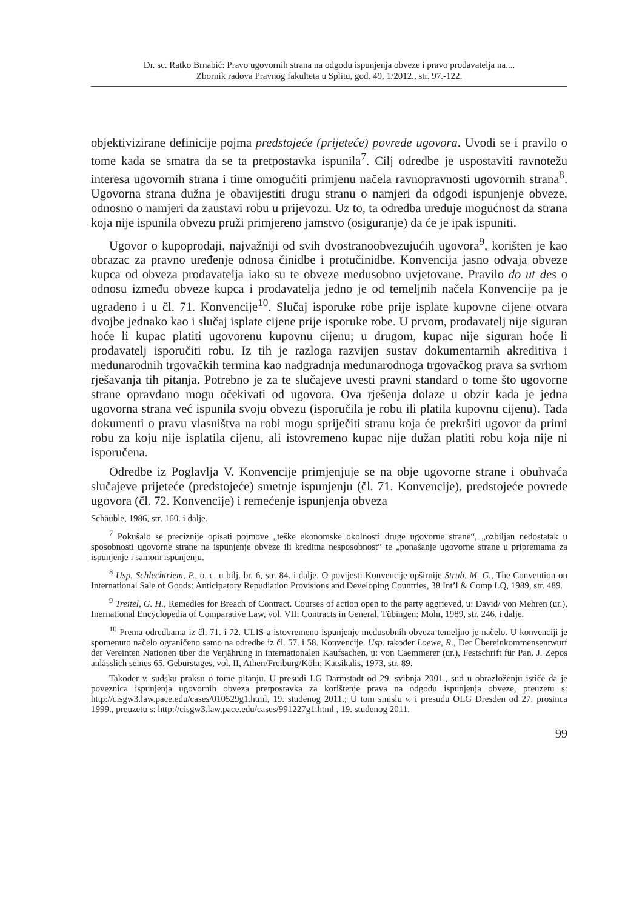Dr. sc. Ratko Brnabić: Pravo ugovornih strana na odgodu ispunjenja obveze i pravo prodavatelja na....
Zbornik radova Pravnog fakulteta u Splitu, god. 49, 1/2012., str. 97.-122.
objektivizirane definicije pojma predstojeće (prijeteće) povrede ugovora. Uvodi se i pravilo o tome kada se smatra da se ta pretpostavka ispunila<sup>7</sup>. Cilj odredbe je uspostaviti ravnotežu interesa ugovornih strana i time omogućiti primjenu načela ravnopravnosti ugovornih strana<sup>8</sup>. Ugovorna strana dužna je obavijestiti drugu stranu o namjeri da odgodi ispunjenje obveze, odnosno o namjeri da zaustavi robu u prijevozu. Uz to, ta odredba uređuje mogućnost da strana koja nije ispunila obvezu pruži primjereno jamstvo (osiguranje) da će je ipak ispuniti.
Ugovor o kupoprodaji, najvažniji od svih dvostranoobvezujućih ugovora<sup>9</sup>, korišten je kao obrazac za pravno uređenje odnosa činidbe i protučinidbe. Konvencija jasno odvaja obveze kupca od obveza prodavatelja iako su te obveze međusobno uvjetovane. Pravilo do ut des o odnosu između obveze kupca i prodavatelja jedno je od temeljnih načela Konvencije pa je ugrađeno i u čl. 71. Konvencije<sup>10</sup>. Slučaj isporuke robe prije isplate kupovne cijene otvara dvojbe jednako kao i slučaj isplate cijene prije isporuke robe. U prvom, prodavatelj nije siguran hoće li kupac platiti ugovorenu kupovnu cijenu; u drugom, kupac nije siguran hoće li prodavatelj isporučiti robu. Iz tih je razloga razvijen sustav dokumentarnih akreditiva i međunarodnih trgovačkih termina kao nadgradnja međunarodnoga trgovačkog prava sa svrhom rješavanja tih pitanja. Potrebno je za te slučajeve uvesti pravni standard o tome što ugovorne strane opravdano mogu očekivati od ugovora. Ova rješenja dolaze u obzir kada je jedna ugovorna strana već ispunila svoju obvezu (isporučila je robu ili platila kupovnu cijenu). Tada dokumenti o pravu vlasništva na robi mogu spriječiti stranu koja će prekršiti ugovor da primi robu za koju nije isplatila cijenu, ali istovremeno kupac nije dužan platiti robu koja nije ni isporučena.
Odredbe iz Poglavlja V. Konvencije primjenjuje se na obje ugovorne strane i obuhvaća slučajeve prijeteće (predstojeće) smetnje ispunjenju (čl. 71. Konvencije), predstojeće povrede ugovora (čl. 72. Konvencije) i remećenje ispunjenja obveza
Schäuble, 1986, str. 160. i dalje.
<sup>7</sup> Pokušalo se preciznije opisati pojmove „teške ekonomske okolnosti druge ugovorne strane“, „ozbiljan nedostatak u sposobnosti ugovorne strane na ispunjenje obveze ili kreditna nesposobnost“ te „ponašanje ugovorne strane u pripremama za ispunjenje i samom ispunjenju.
<sup>8</sup> Usp. Schlechtriem, P., o. c. u bilj. br. 6, str. 84. i dalje. O povijesti Konvencije opširnije Strub, M. G., The Convention on International Sale of Goods: Anticipatory Repudiation Provisions and Developing Countries, 38 Int’l & Comp LQ, 1989, str. 489.
<sup>9</sup> Treitel, G. H., Remedies for Breach of Contract. Courses of action open to the party aggrieved, u: David/ von Mehren (ur.), Inernational Encyclopedia of Comparative Law, vol. VII: Contracts in General, Tübingen: Mohr, 1989, str. 246. i dalje.
<sup>10</sup> Prema odredbama iz čl. 71. i 72. ULIS-a istovremeno ispunjenje međusobnih obveza temeljno je načelo. U konvenciji je spomenuto načelo ograničeno samo na odredbe iz čl. 57. i 58. Konvencije. Usp. također Loewe, R., Der Übereinkommensentwurf der Vereinten Nationen über die Verjährung in internationalen Kaufsachen, u: von Caemmerer (ur.), Festschrift für Pan. J. Zepos anlässlich seines 65. Geburstages, vol. II, Athen/Freiburg/Köln: Katsikalis, 1973, str. 89.
Također v. sudsku praksu o tome pitanju. U presudi LG Darmstadt od 29. svibnja 2001., sud u obrazloženju ističe da je poveznica ispunjenja ugovornih obveza pretpostavka za korištenje prava na odgodu ispunjenja obveze, preuzetu s: http://cisgw3.law.pace.edu/cases/010529g1.html, 19. studenog 2011.; U tom smislu v. i presudu OLG Dresden od 27. prosinca 1999., preuzetu s: http://cisgw3.law.pace.edu/cases/991227g1.html , 19. studenog 2011.
99